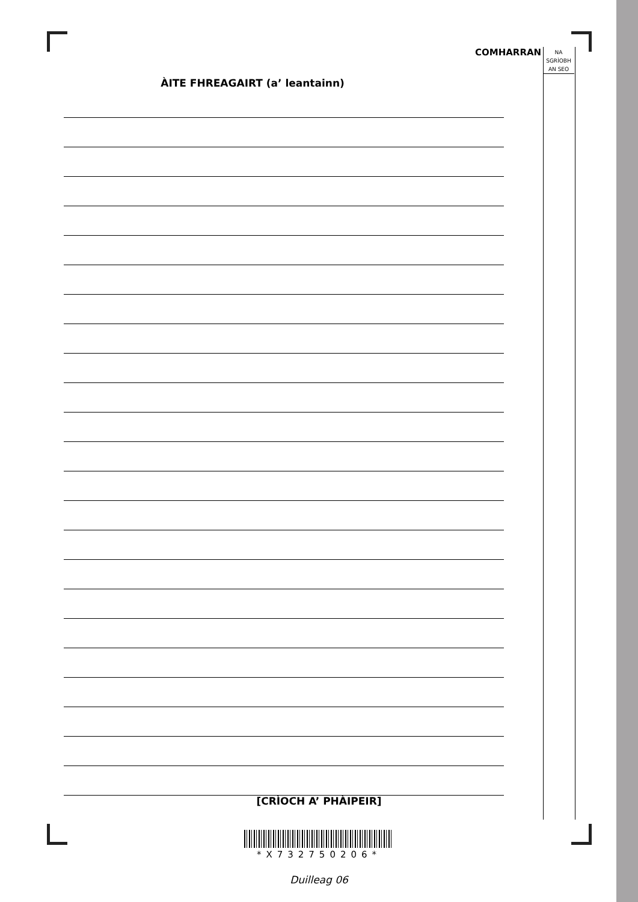COMHARRAN
NA
SGRÌOBH
AN SEO
ÀITE FHREAGAIRT (a’ leantainn)
[CRÌOCH A’ PHÀIPEIR]
*X732750206*
Duilleag 06